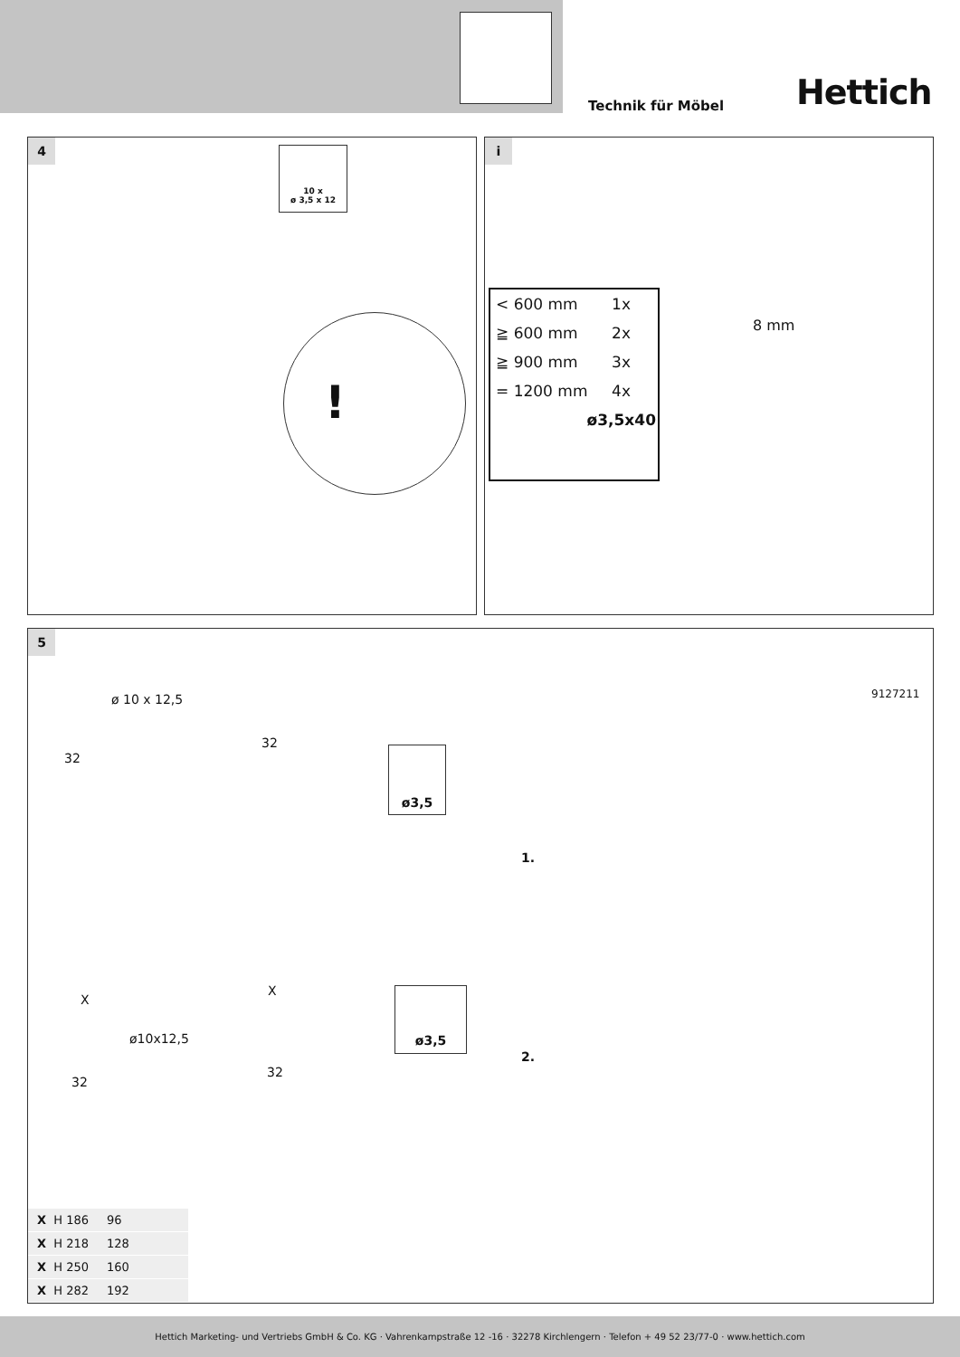Technik für Möbel Hettich
4
10 x
ø 3,5 x 12
!
i
8 mm
< 600 mm 1x
≧ 600 mm 2x
≧ 900 mm 3x
= 1200 mm 4x
ø3,5x40
5
ø 10 x 12,5
32
32
ø3,5
9127211
1.
X
X
ø10x12,5
ø3,5
2.
32
32
| X H 186 | 96 |
| X H 218 | 128 |
| X H 250 | 160 |
| X H 282 | 192 |
Hettich Marketing- und Vertriebs GmbH & Co. KG · Vahrenkampstraße 12 -16 · 32278 Kirchlengern · Telefon + 49 52 23/77-0 · www.hettich.com